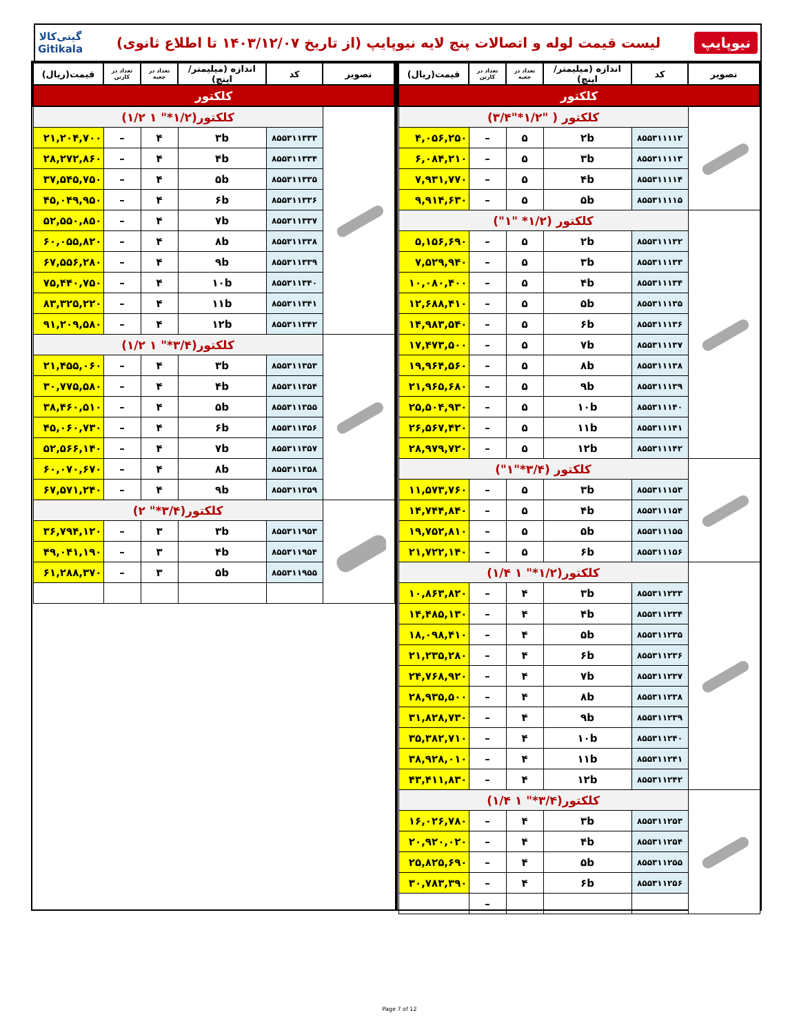نیوپایپ
لیست قیمت لوله و اتصالات پنج لایه نیوپایپ (از تاریخ ۱۴۰۳/۱۲/۰۷ تا اطلاع ثانوی)
گیتی‌کالا
Gitikala
| تصویر | کد | اندازه (میلیمتر/اینچ) | تعداد در جعبه | تعداد در کارتن | قیمت(ریال) |
| --- | --- | --- | --- | --- | --- |
| کلکتور | | | | | |
| | کلکتور ( "۱/۲*"۳/۴) | | | | |
| | ۸۵۵۳۱۱۱۱۲ | ۲b | ۵ | – | ۴,۰۵۶,۲۵۰ |
| | ۸۵۵۳۱۱۱۱۳ | ۳b | ۵ | – | ۶,۰۸۴,۲۱۰ |
| | ۸۵۵۳۱۱۱۱۴ | ۴b | ۵ | – | ۷,۹۳۱,۷۷۰ |
| | ۸۵۵۳۱۱۱۱۵ | ۵b | ۵ | – | ۹,۹۱۴,۶۳۰ |
| | کلکتور (۱/۲* "۱") | | | | |
| | ۸۵۵۳۱۱۱۳۲ | ۲b | ۵ | – | ۵,۱۵۶,۶۹۰ |
| | ۸۵۵۳۱۱۱۳۳ | ۳b | ۵ | – | ۷,۵۲۹,۹۴۰ |
| | ۸۵۵۳۱۱۱۳۴ | ۴b | ۵ | – | ۱۰,۰۸۰,۴۰۰ |
| | ۸۵۵۳۱۱۱۳۵ | ۵b | ۵ | – | ۱۲,۶۸۸,۴۱۰ |
| | ۸۵۵۳۱۱۱۳۶ | ۶b | ۵ | – | ۱۴,۹۸۳,۵۴۰ |
| | ۸۵۵۳۱۱۱۳۷ | ۷b | ۵ | – | ۱۷,۴۷۳,۵۰۰ |
| | ۸۵۵۳۱۱۱۳۸ | ۸b | ۵ | – | ۱۹,۹۶۴,۵۶۰ |
| | ۸۵۵۳۱۱۱۳۹ | ۹b | ۵ | – | ۲۱,۹۶۵,۶۸۰ |
| | ۸۵۵۳۱۱۱۴۰ | ۱۰b | ۵ | – | ۲۵,۵۰۴,۹۳۰ |
| | ۸۵۵۳۱۱۱۴۱ | ۱۱b | ۵ | – | ۲۶,۵۶۷,۴۲۰ |
| | ۸۵۵۳۱۱۱۴۲ | ۱۲b | ۵ | – | ۲۸,۹۷۹,۷۲۰ |
| | کلکتور (۳/۴*"۱") | | | | |
| | ۸۵۵۳۱۱۱۵۳ | ۳b | ۵ | – | ۱۱,۵۷۳,۷۶۰ |
| | ۸۵۵۳۱۱۱۵۴ | ۴b | ۵ | – | ۱۴,۷۴۴,۸۴۰ |
| | ۸۵۵۳۱۱۱۵۵ | ۵b | ۵ | – | ۱۹,۷۵۲,۸۱۰ |
| | ۸۵۵۳۱۱۱۵۶ | ۶b | ۵ | – | ۲۱,۷۲۲,۱۴۰ |
| | کلکتور(۱/۲*" ۱ ۱/۴) | | | | |
| | ۸۵۵۳۱۱۲۳۳ | ۳b | ۴ | – | ۱۰,۸۶۳,۸۲۰ |
| | ۸۵۵۳۱۱۲۳۴ | ۴b | ۴ | – | ۱۴,۴۸۵,۱۳۰ |
| | ۸۵۵۳۱۱۲۳۵ | ۵b | ۴ | – | ۱۸,۰۹۸,۴۱۰ |
| | ۸۵۵۳۱۱۲۳۶ | ۶b | ۴ | – | ۲۱,۲۳۵,۲۸۰ |
| | ۸۵۵۳۱۱۲۳۷ | ۷b | ۴ | – | ۲۴,۷۶۸,۹۲۰ |
| | ۸۵۵۳۱۱۲۳۸ | ۸b | ۴ | – | ۲۸,۹۳۵,۵۰۰ |
| | ۸۵۵۳۱۱۲۳۹ | ۹b | ۴ | – | ۳۱,۸۲۸,۷۳۰ |
| | ۸۵۵۳۱۱۲۴۰ | ۱۰b | ۴ | – | ۳۵,۳۸۲,۷۱۰ |
| | ۸۵۵۳۱۱۲۴۱ | ۱۱b | ۴ | – | ۳۸,۹۲۸,۰۱۰ |
| | ۸۵۵۳۱۱۲۴۲ | ۱۲b | ۴ | – | ۴۳,۴۱۱,۸۳۰ |
| | کلکتور(۳/۴*" ۱ ۱/۴) | | | | |
| | ۸۵۵۳۱۱۲۵۳ | ۳b | ۴ | – | ۱۶,۰۲۶,۷۸۰ |
| | ۸۵۵۳۱۱۲۵۴ | ۴b | ۴ | – | ۲۰,۹۲۰,۰۲۰ |
| | ۸۵۵۳۱۱۲۵۵ | ۵b | ۴ | – | ۲۵,۸۲۵,۶۹۰ |
| | ۸۵۵۳۱۱۲۵۶ | ۶b | ۴ | – | ۳۰,۷۸۳,۳۹۰ |
| | | | | – | |
| تصویر | کد | اندازه (میلیمتر/اینچ) | تعداد در جعبه | تعداد در کارتن | قیمت(ریال) |
| --- | --- | --- | --- | --- | --- |
| کلکتور | | | | | |
| | کلکتور(۱/۲*" ۱ ۱/۲) | | | | |
| | ۸۵۵۳۱۱۳۳۳ | ۳b | ۴ | – | ۲۱,۲۰۴,۷۰۰ |
| | ۸۵۵۳۱۱۳۳۴ | ۴b | ۴ | – | ۲۸,۲۷۲,۸۶۰ |
| | ۸۵۵۳۱۱۳۳۵ | ۵b | ۴ | – | ۳۷,۵۴۵,۷۵۰ |
| | ۸۵۵۳۱۱۳۳۶ | ۶b | ۴ | – | ۴۵,۰۴۹,۹۵۰ |
| | ۸۵۵۳۱۱۳۳۷ | ۷b | ۴ | – | ۵۲,۵۵۰,۸۵۰ |
| | ۸۵۵۳۱۱۳۳۸ | ۸b | ۴ | – | ۶۰,۰۵۵,۸۲۰ |
| | ۸۵۵۳۱۱۳۳۹ | ۹b | ۴ | – | ۶۷,۵۵۶,۲۸۰ |
| | ۸۵۵۳۱۱۳۴۰ | ۱۰b | ۴ | – | ۷۵,۴۴۰,۷۵۰ |
| | ۸۵۵۳۱۱۳۴۱ | ۱۱b | ۴ | – | ۸۳,۳۲۵,۲۲۰ |
| | ۸۵۵۳۱۱۳۴۲ | ۱۲b | ۴ | – | ۹۱,۲۰۹,۵۸۰ |
| | کلکتور(۳/۴*" ۱ ۱/۲) | | | | |
| | ۸۵۵۳۱۱۳۵۳ | ۳b | ۴ | – | ۲۱,۴۵۵,۰۶۰ |
| | ۸۵۵۳۱۱۳۵۴ | ۴b | ۴ | – | ۳۰,۷۷۵,۵۸۰ |
| | ۸۵۵۳۱۱۳۵۵ | ۵b | ۴ | – | ۳۸,۴۶۰,۵۱۰ |
| | ۸۵۵۳۱۱۳۵۶ | ۶b | ۴ | – | ۴۵,۰۶۰,۷۳۰ |
| | ۸۵۵۳۱۱۳۵۷ | ۷b | ۴ | – | ۵۲,۵۶۶,۱۴۰ |
| | ۸۵۵۳۱۱۳۵۸ | ۸b | ۴ | – | ۶۰,۰۷۰,۶۷۰ |
| | ۸۵۵۳۱۱۳۵۹ | ۹b | ۴ | – | ۶۷,۵۷۱,۲۴۰ |
| | کلکتور(۳/۴*" ۲) | | | | |
| | ۸۵۵۳۱۱۹۵۳ | ۳b | ۳ | – | ۳۶,۷۹۴,۱۲۰ |
| | ۸۵۵۳۱۱۹۵۴ | ۴b | ۳ | – | ۴۹,۰۴۱,۱۹۰ |
| | ۸۵۵۳۱۱۹۵۵ | ۵b | ۳ | – | ۶۱,۲۸۸,۳۷۰ |
Page 7 of 12